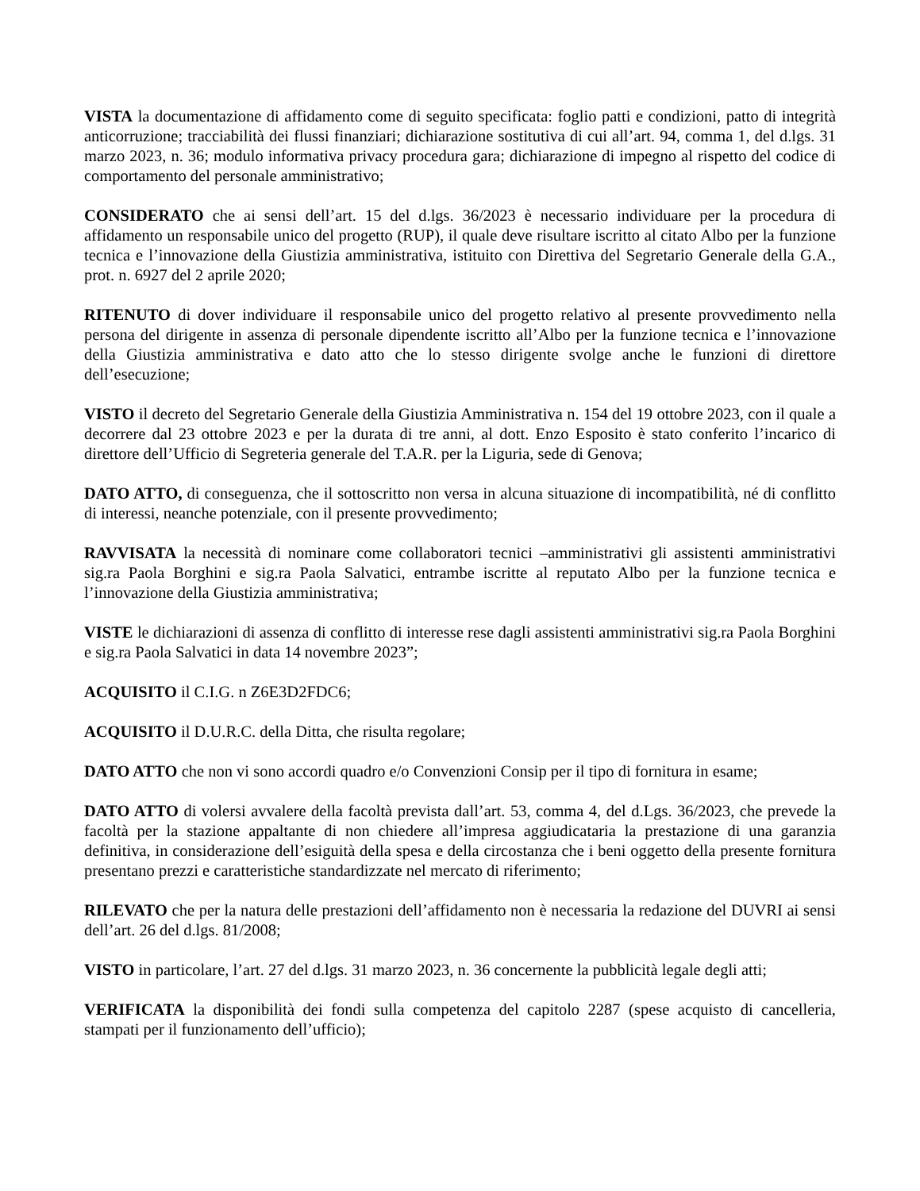VISTA la documentazione di affidamento come di seguito specificata: foglio patti e condizioni, patto di integrità anticorruzione; tracciabilità dei flussi finanziari; dichiarazione sostitutiva di cui all’art. 94, comma 1, del d.lgs. 31 marzo 2023, n. 36; modulo informativa privacy procedura gara; dichiarazione di impegno al rispetto del codice di comportamento del personale amministrativo;
CONSIDERATO che ai sensi dell’art. 15 del d.lgs. 36/2023 è necessario individuare per la procedura di affidamento un responsabile unico del progetto (RUP), il quale deve risultare iscritto al citato Albo per la funzione tecnica e l’innovazione della Giustizia amministrativa, istituito con Direttiva del Segretario Generale della G.A., prot. n. 6927 del 2 aprile 2020;
RITENUTO di dover individuare il responsabile unico del progetto relativo al presente provvedimento nella persona del dirigente in assenza di personale dipendente iscritto all’Albo per la funzione tecnica e l’innovazione della Giustizia amministrativa e dato atto che lo stesso dirigente svolge anche le funzioni di direttore dell’esecuzione;
VISTO il decreto del Segretario Generale della Giustizia Amministrativa n. 154 del 19 ottobre 2023, con il quale a decorrere dal 23 ottobre 2023 e per la durata di tre anni, al dott. Enzo Esposito è stato conferito l’incarico di direttore dell’Ufficio di Segreteria generale del T.A.R. per la Liguria, sede di Genova;
DATO ATTO, di conseguenza, che il sottoscritto non versa in alcuna situazione di incompatibilità, né di conflitto di interessi, neanche potenziale, con il presente provvedimento;
RAVVISATA la necessità di nominare come collaboratori tecnici –amministrativi gli assistenti amministrativi sig.ra Paola Borghini e sig.ra Paola Salvatici, entrambe iscritte al reputato Albo per la funzione tecnica e l’innovazione della Giustizia amministrativa;
VISTE le dichiarazioni di assenza di conflitto di interesse rese dagli assistenti amministrativi sig.ra Paola Borghini e sig.ra Paola Salvatici in data 14 novembre 2023”;
ACQUISITO il C.I.G. n Z6E3D2FDC6;
ACQUISITO il D.U.R.C. della Ditta, che risulta regolare;
DATO ATTO che non vi sono accordi quadro e/o Convenzioni Consip per il tipo di fornitura in esame;
DATO ATTO di volersi avvalere della facoltà prevista dall’art. 53, comma 4, del d.Lgs. 36/2023, che prevede la facoltà per la stazione appaltante di non chiedere all’impresa aggiudicataria la prestazione di una garanzia definitiva, in considerazione dell’esiguità della spesa e della circostanza che i beni oggetto della presente fornitura presentano prezzi e caratteristiche standardizzate nel mercato di riferimento;
RILEVATO che per la natura delle prestazioni dell’affidamento non è necessaria la redazione del DUVRI ai sensi dell’art. 26 del d.lgs. 81/2008;
VISTO in particolare, l’art. 27 del d.lgs. 31 marzo 2023, n. 36 concernente la pubblicità legale degli atti;
VERIFICATA la disponibilità dei fondi sulla competenza del capitolo 2287 (spese acquisto di cancelleria, stampati per il funzionamento dell’ufficio);